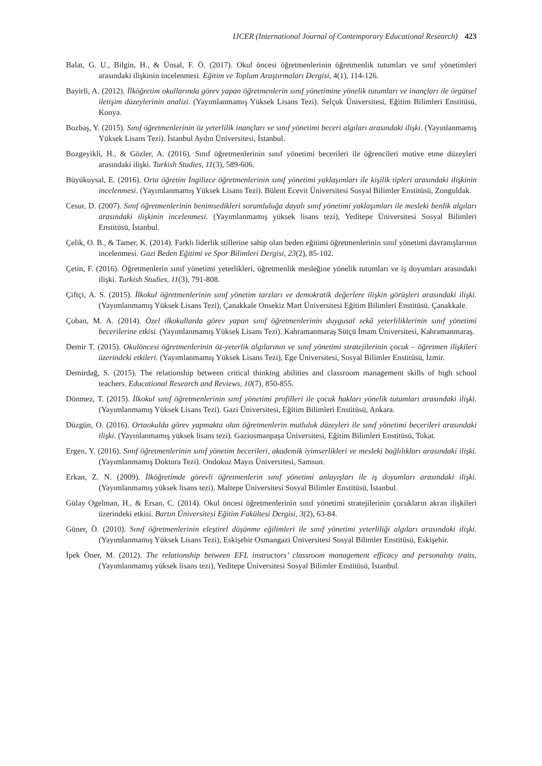IJCER (International Journal of Contemporary Educational Research) 423
Balat, G. U., Bilgin, H., & Ünsal, F. Ö. (2017). Okul öncesi öğretmenlerinin öğretmenlik tutumları ve sınıf yönetimleri arasındaki ilişkinin incelenmesi. Eğitim ve Toplum Araştırmaları Dergisi, 4(1), 114-126.
Bayirli, A. (2012). İlköğretim okullarında görev yapan öğretmenlerin sınıf yönetimine yönelik tutumları ve inançları ile örgütsel iletişim düzeylerinin analizi. (Yayımlanmamış Yüksek Lisans Tezi). Selçuk Üniversitesi, Eğitim Bilimleri Enstitüsü, Konya.
Bozbaş, Y. (2015). Sınıf öğretmenlerinin öz yeterlilik inançları ve sınıf yönetimi beceri algıları arasındaki ilişki. (Yayınlanmamış Yüksek Lisans Tezi). İstanbul Aydın Üniversitesi, İstanbul.
Bozgeyikli, H., & Gözler, A. (2016). Sınıf öğretmenlerinin sınıf yönetimi becerileri ile öğrencileri motive etme düzeyleri arasındaki ilişki. Turkish Studies, 11(3), 589-606.
Büyükuysal, E. (2016). Orta öğretim İngilizce öğretmenlerinin sınıf yönetimi yaklaşımları ile kişilik tipleri arasındaki ilişkinin incelenmesi. (Yayımlanmamış Yüksek Lisans Tezi). Bülent Ecevit Üniversitesi Sosyal Bilimler Enstitüsü, Zonguldak.
Cesur, D. (2007). Sınıf öğretmenlerinin benimsedikleri sorumluluğa dayalı sınıf yönetimi yaklaşımları ile mesleki benlik algıları arasındaki ilişkinin incelenmesi. (Yayımlanmamış yüksek lisans tezi), Yeditepe Üniversitesi Sosyal Bilimleri Enstitüsü, İstanbul.
Çelik, O. B., & Tamer, K. (2014). Farklı liderlik stillerine sahip olan beden eğitimi öğretmenlerinin sınıf yönetimi davranışlarının incelenmesi. Gazi Beden Eğitimi ve Spor Bilimleri Dergisi, 23(2), 85-102.
Çetin, F. (2016). Öğretmenlerin sınıf yönetimi yeterlikleri, öğretmenlik mesleğine yönelik tutumları ve iş doyumları arasındaki ilişki. Turkish Studies, 11(3), 791-808.
Çiftçi, A. S. (2015). İlkokul öğretmenlerinin sınıf yönetim tarzları ve demokratik değerlere ilişkin görüşleri arasındaki ilişki. (Yayımlanmamış Yüksek Lisans Tezi), Çanakkale Onsekiz Mart Üniversitesi Eğitim Bilimleri Enstitüsü. Çanakkale.
Çoban, M. A. (2014). Özel ilkokullarda görev yapan sınıf öğretmenlerinin duygusal zekâ yeterliliklerinin sınıf yönetimi becerilerine etkisi. (Yayımlanmamış Yüksek Lisans Tezi). Kahramanmaraş Sütçü İmam Üniversitesi, Kahramanmaraş.
Demir T. (2015). Okulöncesi öğretmenlerinin öz-yeterlik algılarının ve sınıf yönetimi stratejilerinin çocuk – öğretmen ilişkileri üzerindeki etkileri. (Yayımlanmamış Yüksek Lisans Tezi), Ege Üniversitesi, Sosyal Bilimler Enstitüsü, İzmir.
Demirdağ, S. (2015). The relationship between critical thinking abilities and classroom management skills of high school teachers. Educational Research and Reviews, 10(7), 850-855.
Dönmez, T. (2015). İlkokul sınıf öğretmenlerinin sınıf yönetimi profilleri ile çocuk hakları yönelik tutumları arasındaki ilişki. (Yayımlanmamış Yüksek Lisans Tezi). Gazi Üniversitesi, Eğitim Bilimleri Enstitüsü, Ankara.
Düzgün, O. (2016). Ortaokulda görev yapmakta olan öğretmenlerin mutluluk düzeyleri ile sınıf yönetimi becerileri arasındaki ilişki. (Yayınlanmamış yüksek lisans tezi). Gaziosmanpaşa Üniversitesi, Eğitim Bilimleri Enstitüsü, Tokat.
Ergen, Y. (2016). Sınıf öğretmenlerinin sınıf yönetim becerileri, akademik iyimserlikleri ve mesleki bağlılıkları arasındaki ilişki. (Yayımlanmamış Doktora Tezi). Ondokuz Mayıs Üniversitesi, Samsun.
Erkan, Z. N. (2009). İlköğretimde görevli öğretmenlerin sınıf yönetimi anlayışları ile iş doyumları arasındaki ilişki. (Yayımlanmamış yüksek lisans tezi). Maltepe Üniversitesi Sosyal Bilimler Enstitüsü, İstanbul.
Gülay Ogelman, H., & Ersan, C. (2014). Okul öncesi öğretmenlerinin sınıf yönetimi stratejilerinin çocukların akran ilişkileri üzerindeki etkisi. Bartın Üniversitesi Eğitim Fakültesi Dergisi, 3(2), 63-84.
Güner, Ö. (2010). Sınıf öğretmenlerinin eleştirel düşünme eğilimleri ile sınıf yönetimi yeterliliği algıları arasındaki ilişki. (Yayımlanmamış Yüksek Lisans Tezi), Eskişehir Osmangazi Üniversitesi Sosyal Bilimler Enstitüsü, Eskişehir.
İpek Öner, M. (2012). The relationship between EFL instructors’ classroom management efficacy and personalıty traits, (Yayımlanmamış yüksek lisans tezi), Yeditepe Üniversitesi Sosyal Bilimler Enstitüsü, İstanbul.